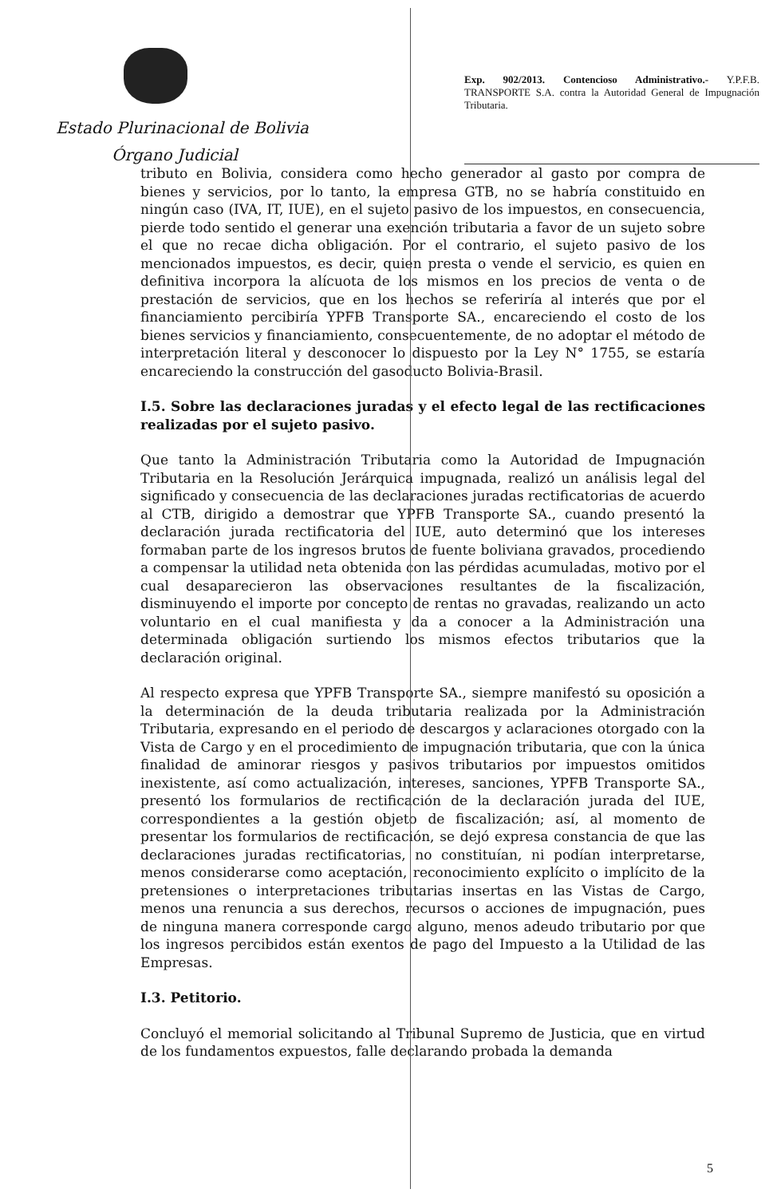Estado Plurinacional de Bolivia
Órgano Judicial
Exp. 902/2013. Contencioso Administrativo.- Y.P.F.B. TRANSPORTE S.A. contra la Autoridad General de Impugnación Tributaria.
tributo en Bolivia, considera como hecho generador al gasto por compra de bienes y servicios, por lo tanto, la empresa GTB, no se habría constituido en ningún caso (IVA, IT, IUE), en el sujeto pasivo de los impuestos, en consecuencia, pierde todo sentido el generar una exención tributaria a favor de un sujeto sobre el que no recae dicha obligación. Por el contrario, el sujeto pasivo de los mencionados impuestos, es decir, quien presta o vende el servicio, es quien en definitiva incorpora la alícuota de los mismos en los precios de venta o de prestación de servicios, que en los hechos se referiría al interés que por el financiamiento percibiría YPFB Transporte SA., encareciendo el costo de los bienes servicios y financiamiento, consecuentemente, de no adoptar el método de interpretación literal y desconocer lo dispuesto por la Ley N° 1755, se estaría encareciendo la construcción del gasoducto Bolivia-Brasil.
I.5. Sobre las declaraciones juradas y el efecto legal de las rectificaciones realizadas por el sujeto pasivo.
Que tanto la Administración Tributaria como la Autoridad de Impugnación Tributaria en la Resolución Jerárquica impugnada, realizó un análisis legal del significado y consecuencia de las declaraciones juradas rectificatorias de acuerdo al CTB, dirigido a demostrar que YPFB Transporte SA., cuando presentó la declaración jurada rectificatoria del IUE, auto determinó que los intereses formaban parte de los ingresos brutos de fuente boliviana gravados, procediendo a compensar la utilidad neta obtenida con las pérdidas acumuladas, motivo por el cual desaparecieron las observaciones resultantes de la fiscalización, disminuyendo el importe por concepto de rentas no gravadas, realizando un acto voluntario en el cual manifiesta y da a conocer a la Administración una determinada obligación surtiendo los mismos efectos tributarios que la declaración original.
Al respecto expresa que YPFB Transporte SA., siempre manifestó su oposición a la determinación de la deuda tributaria realizada por la Administración Tributaria, expresando en el periodo de descargos y aclaraciones otorgado con la Vista de Cargo y en el procedimiento de impugnación tributaria, que con la única finalidad de aminorar riesgos y pasivos tributarios por impuestos omitidos inexistente, así como actualización, intereses, sanciones, YPFB Transporte SA., presentó los formularios de rectificación de la declaración jurada del IUE, correspondientes a la gestión objeto de fiscalización; así, al momento de presentar los formularios de rectificación, se dejó expresa constancia de que las declaraciones juradas rectificatorias, no constituían, ni podían interpretarse, menos considerarse como aceptación, reconocimiento explícito o implícito de la pretensiones o interpretaciones tributarias insertas en las Vistas de Cargo, menos una renuncia a sus derechos, recursos o acciones de impugnación, pues de ninguna manera corresponde cargo alguno, menos adeudo tributario por que los ingresos percibidos están exentos de pago del Impuesto a la Utilidad de las Empresas.
I.3. Petitorio.
Concluyó el memorial solicitando al Tribunal Supremo de Justicia, que en virtud de los fundamentos expuestos, falle declarando probada la demanda
5